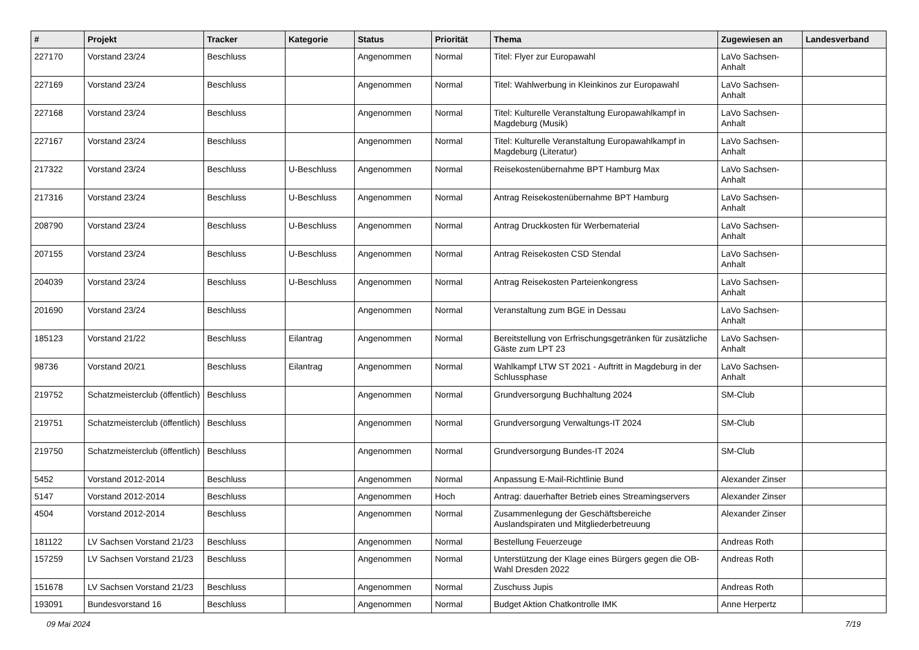| # | Projekt | Tracker | Kategorie | Status | Priorität | Thema | Zugewiesen an | Landesverband |
| --- | --- | --- | --- | --- | --- | --- | --- | --- |
| 227170 | Vorstand 23/24 | Beschluss | | Angenommen | Normal | Titel: Flyer zur Europawahl | LaVo Sachsen-Anhalt | |
| 227169 | Vorstand 23/24 | Beschluss | | Angenommen | Normal | Titel: Wahlwerbung in Kleinkinos zur Europawahl | LaVo Sachsen-Anhalt | |
| 227168 | Vorstand 23/24 | Beschluss | | Angenommen | Normal | Titel: Kulturelle Veranstaltung Europawahlkampf in Magdeburg (Musik) | LaVo Sachsen-Anhalt | |
| 227167 | Vorstand 23/24 | Beschluss | | Angenommen | Normal | Titel: Kulturelle Veranstaltung Europawahlkampf in Magdeburg (Literatur) | LaVo Sachsen-Anhalt | |
| 217322 | Vorstand 23/24 | Beschluss | U-Beschluss | Angenommen | Normal | Reisekostenübernahme BPT Hamburg Max | LaVo Sachsen-Anhalt | |
| 217316 | Vorstand 23/24 | Beschluss | U-Beschluss | Angenommen | Normal | Antrag Reisekostenübernahme BPT Hamburg | LaVo Sachsen-Anhalt | |
| 208790 | Vorstand 23/24 | Beschluss | U-Beschluss | Angenommen | Normal | Antrag Druckkosten für Werbematerial | LaVo Sachsen-Anhalt | |
| 207155 | Vorstand 23/24 | Beschluss | U-Beschluss | Angenommen | Normal | Antrag Reisekosten CSD Stendal | LaVo Sachsen-Anhalt | |
| 204039 | Vorstand 23/24 | Beschluss | U-Beschluss | Angenommen | Normal | Antrag Reisekosten Parteienkongress | LaVo Sachsen-Anhalt | |
| 201690 | Vorstand 23/24 | Beschluss | | Angenommen | Normal | Veranstaltung zum BGE in Dessau | LaVo Sachsen-Anhalt | |
| 185123 | Vorstand 21/22 | Beschluss | Eilantrag | Angenommen | Normal | Bereitstellung von Erfrischungsgetränken für zusätzliche Gäste zum LPT 23 | LaVo Sachsen-Anhalt | |
| 98736 | Vorstand 20/21 | Beschluss | Eilantrag | Angenommen | Normal | Wahlkampf LTW ST 2021 - Auftritt in Magdeburg in der Schlussphase | LaVo Sachsen-Anhalt | |
| 219752 | Schatzmeisterclub (öffentlich) | Beschluss | | Angenommen | Normal | Grundversorgung Buchhaltung 2024 | SM-Club | |
| 219751 | Schatzmeisterclub (öffentlich) | Beschluss | | Angenommen | Normal | Grundversorgung Verwaltungs-IT 2024 | SM-Club | |
| 219750 | Schatzmeisterclub (öffentlich) | Beschluss | | Angenommen | Normal | Grundversorgung Bundes-IT 2024 | SM-Club | |
| 5452 | Vorstand 2012-2014 | Beschluss | | Angenommen | Normal | Anpassung E-Mail-Richtlinie Bund | Alexander Zinser | |
| 5147 | Vorstand 2012-2014 | Beschluss | | Angenommen | Hoch | Antrag: dauerhafter Betrieb eines Streamingservers | Alexander Zinser | |
| 4504 | Vorstand 2012-2014 | Beschluss | | Angenommen | Normal | Zusammenlegung der Geschäftsbereiche Auslandspiraten und Mitgliederbetreuung | Alexander Zinser | |
| 181122 | LV Sachsen Vorstand 21/23 | Beschluss | | Angenommen | Normal | Bestellung Feuerzeuge | Andreas Roth | |
| 157259 | LV Sachsen Vorstand 21/23 | Beschluss | | Angenommen | Normal | Unterstützung der Klage eines Bürgers gegen die OB-Wahl Dresden 2022 | Andreas Roth | |
| 151678 | LV Sachsen Vorstand 21/23 | Beschluss | | Angenommen | Normal | Zuschuss Jupis | Andreas Roth | |
| 193091 | Bundesvorstand 16 | Beschluss | | Angenommen | Normal | Budget Aktion Chatkontrolle IMK | Anne Herpertz | |
09 Mai 2024 7/19